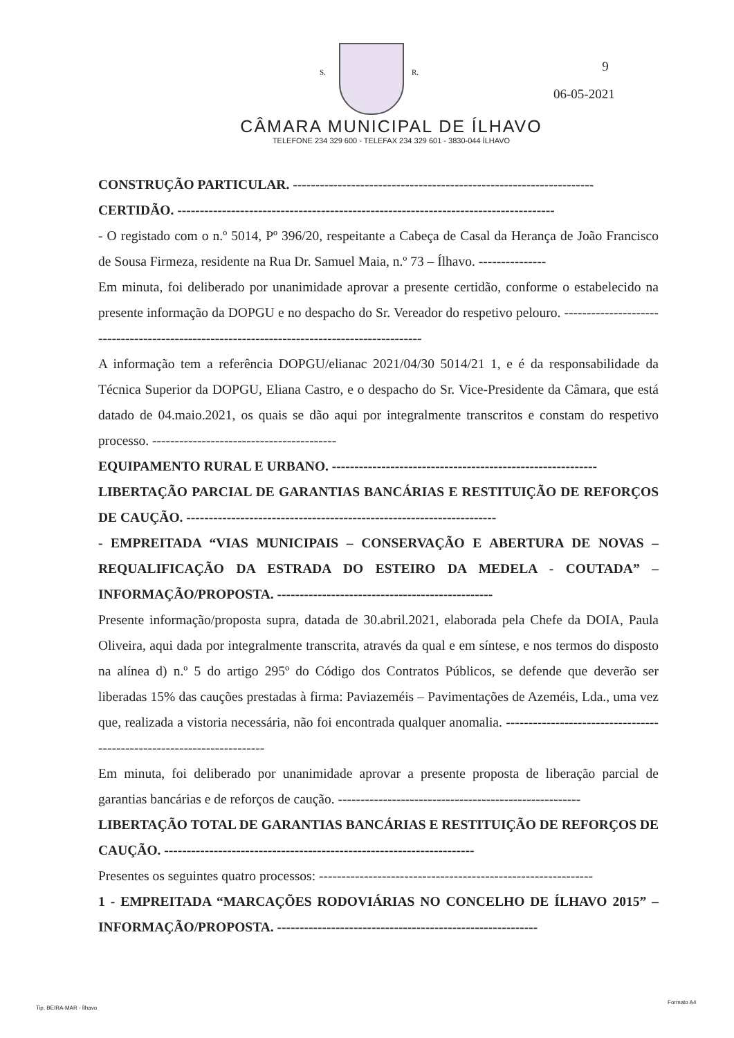S. R. 9
06-05-2021
CÂMARA MUNICIPAL DE ÍLHAVO
TELEFONE 234 329 600 - TELEFAX 234 329 601 - 3830-044 ÍLHAVO
CONSTRUÇÃO PARTICULAR. -------------------------------------------------------------------
CERTIDÃO. ------------------------------------------------------------------------------------
- O registado com o n.º 5014, Pº 396/20, respeitante a Cabeça de Casal da Herança de João Francisco de Sousa Firmeza, residente na Rua Dr. Samuel Maia, n.º 73 – Ílhavo. ---------------
Em minuta, foi deliberado por unanimidade aprovar a presente certidão, conforme o estabelecido na presente informação da DOPGU e no despacho do Sr. Vereador do respetivo pelouro. ---------------------------------------------------------------------------------------------
A informação tem a referência DOPGU/elianac 2021/04/30 5014/21 1, e é da responsabilidade da Técnica Superior da DOPGU, Eliana Castro, e o despacho do Sr. Vice-Presidente da Câmara, que está datado de 04.maio.2021, os quais se dão aqui por integralmente transcritos e constam do respetivo processo. -----------------------------------------
EQUIPAMENTO RURAL E URBANO. -----------------------------------------------------------
LIBERTAÇÃO PARCIAL DE GARANTIAS BANCÁRIAS E RESTITUIÇÃO DE REFORÇOS DE CAUÇÃO. ---------------------------------------------------------------------
- EMPREITADA “VIAS MUNICIPAIS – CONSERVAÇÃO E ABERTURA DE NOVAS – REQUALIFICAÇÃO DA ESTRADA DO ESTEIRO DA MEDELA - COUTADA” – INFORMAÇÃO/PROPOSTA. ------------------------------------------------
Presente informação/proposta supra, datada de 30.abril.2021, elaborada pela Chefe da DOIA, Paula Oliveira, aqui dada por integralmente transcrita, através da qual e em síntese, e nos termos do disposto na alínea d) n.º 5 do artigo 295º do Código dos Contratos Públicos, se defende que deverão ser liberadas 15% das cauções prestadas à firma: Paviazeméis – Pavimentações de Azeméis, Lda., uma vez que, realizada a vistoria necessária, não foi encontrada qualquer anomalia. -----------------------------------------------------------------------
Em minuta, foi deliberado por unanimidade aprovar a presente proposta de liberação parcial de garantias bancárias e de reforços de caução. ------------------------------------------------------
LIBERTAÇÃO TOTAL DE GARANTIAS BANCÁRIAS E RESTITUIÇÃO DE REFORÇOS DE CAUÇÃO. ---------------------------------------------------------------------
Presentes os seguintes quatro processos: -------------------------------------------------------------
1 - EMPREITADA “MARCAÇÕES RODOVIÁRIAS NO CONCELHO DE ÍLHAVO 2015” – INFORMAÇÃO/PROPOSTA. ----------------------------------------------------------
Tip. BEIRA-MAR - Ílhavo
Formato A4